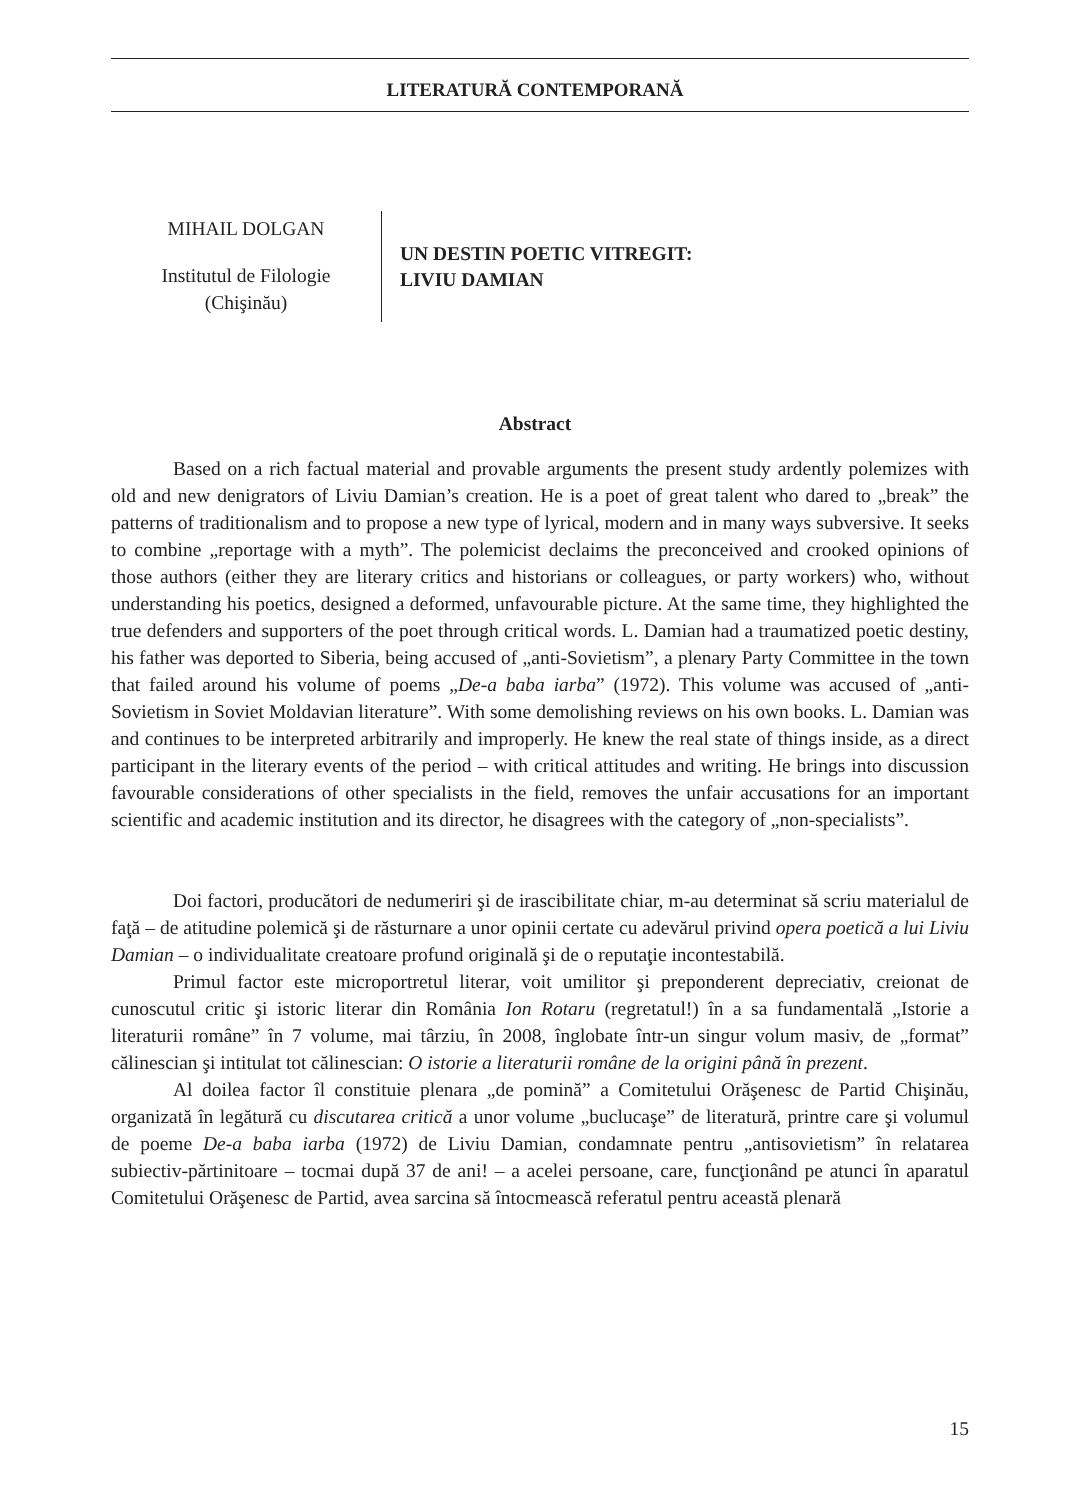LITERATURĂ CONTEMPORANĂ
MIHAIL DOLGAN
Institutul de Filologie
(Chişinău)
UN DESTIN POETIC VITREGIT:
LIVIU DAMIAN
Abstract
Based on a rich factual material and provable arguments the present study ardently polemizes with old and new denigrators of Liviu Damian’s creation. He is a poet of great talent who dared to „break” the patterns of traditionalism and to propose a new type of lyrical, modern and in many ways subversive. It seeks to combine „reportage with a myth”. The polemicist declaims the preconceived and crooked opinions of those authors (either they are literary critics and historians or colleagues, or party workers) who, without understanding his poetics, designed a deformed, unfavourable picture. At the same time, they highlighted the true defenders and supporters of the poet through critical words. L. Damian had a traumatized poetic destiny, his father was deported to Siberia, being accused of „anti-Sovietism”, a plenary Party Committee in the town that failed around his volume of poems „De-a baba iarba” (1972). This volume was accused of „anti-Sovietism in Soviet Moldavian literature”. With some demolishing reviews on his own books. L. Damian was and continues to be interpreted arbitrarily and improperly. He knew the real state of things inside, as a direct participant in the literary events of the period – with critical attitudes and writing. He brings into discussion favourable considerations of other specialists in the field, removes the unfair accusations for an important scientific and academic institution and its director, he disagrees with the category of „non-specialists”.
Doi factori, producători de nedumeriri şi de irascibilitate chiar, m-au determinat să scriu materialul de faţă – de atitudine polemică şi de răsturnare a unor opinii certate cu adevărul privind opera poetică a lui Liviu Damian – o individualitate creatoare profund originală şi de o reputaţie incontestabilă.
Primul factor este microportretul literar, voit umilitor şi preponderent depreciativ, creionat de cunoscutul critic şi istoric literar din România Ion Rotaru (regretatul!) în a sa fundamentală „Istorie a literaturii române” în 7 volume, mai târziu, în 2008, înglobate într-un singur volum masiv, de „format” călinescian şi intitulat tot călinescian: O istorie a literaturii române de la origini până în prezent.
Al doilea factor îl constituie plenara „de pomină” a Comitetului Orăşenesc de Partid Chişinău, organizată în legătură cu discutarea critică a unor volume „buclucaşe” de literatură, printre care şi volumul de poeme De-a baba iarba (1972) de Liviu Damian, condamnate pentru „antisovietism” în relatarea subiectiv-părtinitoare – tocmai după 37 de ani! – a acelei persoane, care, funcţionând pe atunci în aparatul Comitetului Orăşenesc de Partid, avea sarcina să întocmească referatul pentru această plenară
15